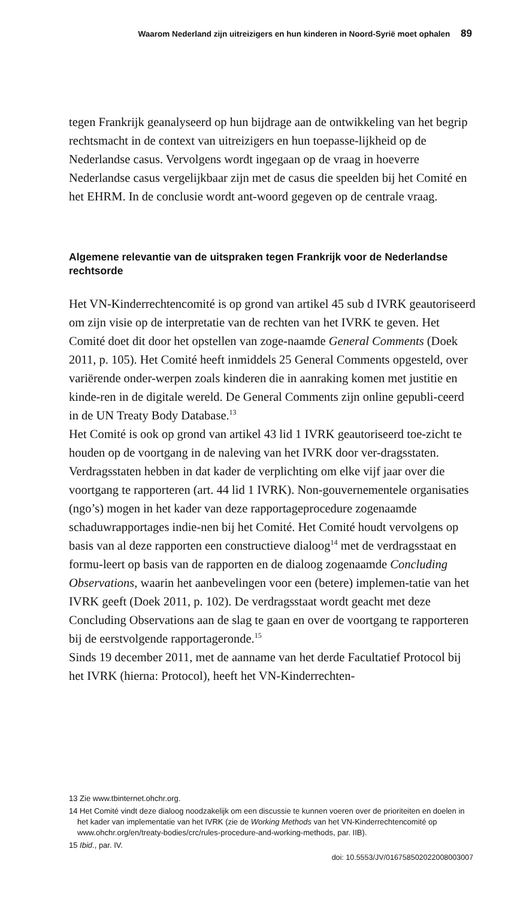Waarom Nederland zijn uitreizigers en hun kinderen in Noord-Syrië moet ophalen 89
tegen Frankrijk geanalyseerd op hun bijdrage aan de ontwikkeling van het begrip rechtsmacht in de context van uitreizigers en hun toepasse-lijkheid op de Nederlandse casus. Vervolgens wordt ingegaan op de vraag in hoeverre Nederlandse casus vergelijkbaar zijn met de casus die speelden bij het Comité en het EHRM. In de conclusie wordt ant-woord gegeven op de centrale vraag.
Algemene relevantie van de uitspraken tegen Frankrijk voor de Nederlandse rechtsorde
Het VN-Kinderrechtencomité is op grond van artikel 45 sub d IVRK geautoriseerd om zijn visie op de interpretatie van de rechten van het IVRK te geven. Het Comité doet dit door het opstellen van zoge-naamde General Comments (Doek 2011, p. 105). Het Comité heeft inmiddels 25 General Comments opgesteld, over variërende onder-werpen zoals kinderen die in aanraking komen met justitie en kinde-ren in de digitale wereld. De General Comments zijn online gepubli-ceerd in de UN Treaty Body Database.<sup>13</sup>
Het Comité is ook op grond van artikel 43 lid 1 IVRK geautoriseerd toe-zicht te houden op de voortgang in de naleving van het IVRK door ver-dragsstaten. Verdragsstaten hebben in dat kader de verplichting om elke vijf jaar over die voortgang te rapporteren (art. 44 lid 1 IVRK). Non-gouvernementele organisaties (ngo’s) mogen in het kader van deze rapportageprocedure zogenaamde schaduwrapportages indie-nen bij het Comité. Het Comité houdt vervolgens op basis van al deze rapporten een constructieve dialoog<sup>14</sup> met de verdragsstaat en formu-leert op basis van de rapporten en de dialoog zogenaamde Concluding Observations, waarin het aanbevelingen voor een (betere) implemen-tatie van het IVRK geeft (Doek 2011, p. 102). De verdragsstaat wordt geacht met deze Concluding Observations aan de slag te gaan en over de voortgang te rapporteren bij de eerstvolgende rapportageronde.<sup>15</sup>
Sinds 19 december 2011, met de aanname van het derde Facultatief Protocol bij het IVRK (hierna: Protocol), heeft het VN-Kinderrechten-
13 Zie www.tbinternet.ohchr.org.
14 Het Comité vindt deze dialoog noodzakelijk om een discussie te kunnen voeren over de prioriteiten en doelen in het kader van implementatie van het IVRK (zie de Working Methods van het VN-Kinderrechtencomité op www.ohchr.org/en/treaty-bodies/crc/rules-procedure-and-working-methods, par. IIB).
15 Ibid., par. IV.
doi: 10.5553/JV/016758502022008003007